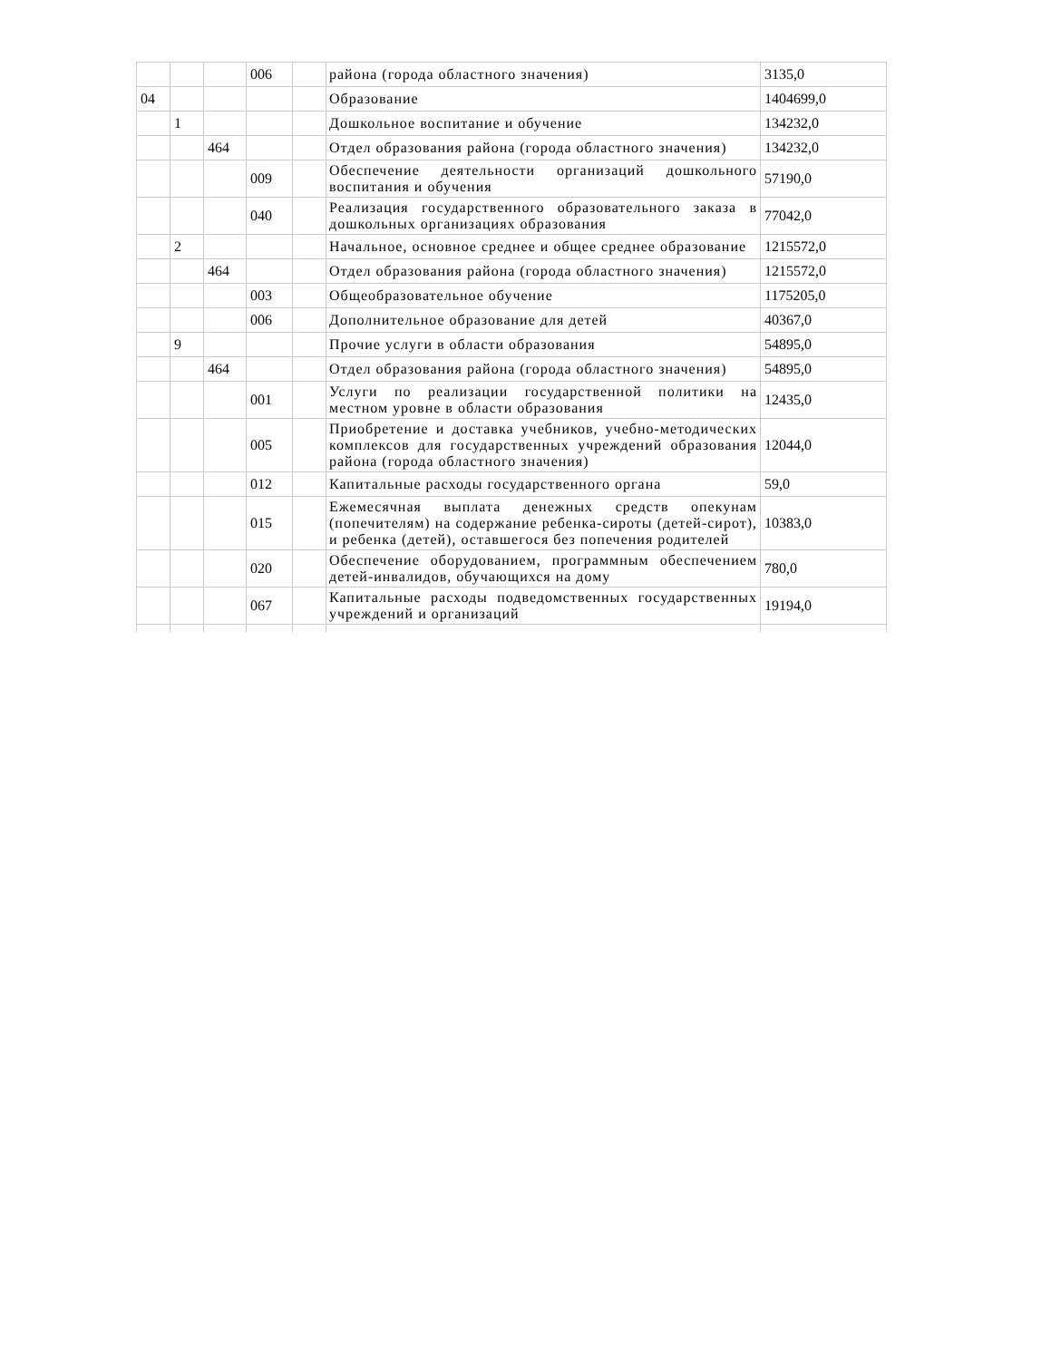| | | | 006 | | района (города областного значения) | 3135,0 |
| 04 | | | | | Образование | 1404699,0 |
| | 1 | | | | Дошкольное воспитание и обучение | 134232,0 |
| | | 464 | | | Отдел образования района (города областного значения) | 134232,0 |
| | | | 009 | | Обеспечение деятельности организаций дошкольного воспитания и обучения | 57190,0 |
| | | | 040 | | Реализация государственного образовательного заказа в дошкольных организациях образования | 77042,0 |
| | 2 | | | | Начальное, основное среднее и общее среднее образование | 1215572,0 |
| | | 464 | | | Отдел образования района (города областного значения) | 1215572,0 |
| | | | 003 | | Общеобразовательное обучение | 1175205,0 |
| | | | 006 | | Дополнительное образование для детей | 40367,0 |
| | 9 | | | | Прочие услуги в области образования | 54895,0 |
| | | 464 | | | Отдел образования района (города областного значения) | 54895,0 |
| | | | 001 | | Услуги по реализации государственной политики на местном уровне в области образования | 12435,0 |
| | | | 005 | | Приобретение и доставка учебников, учебно-методических комплексов для государственных учреждений образования района (города областного значения) | 12044,0 |
| | | | 012 | | Капитальные расходы государственного органа | 59,0 |
| | | | 015 | | Ежемесячная выплата денежных средств опекунам (попечителям) на содержание ребенка-сироты (детей-сирот), и ребенка (детей), оставшегося без попечения родителей | 10383,0 |
| | | | 020 | | Обеспечение оборудованием, программным обеспечением детей-инвалидов, обучающихся на дому | 780,0 |
| | | | 067 | | Капитальные расходы подведомственных государственных учреждений и организаций | 19194,0 |